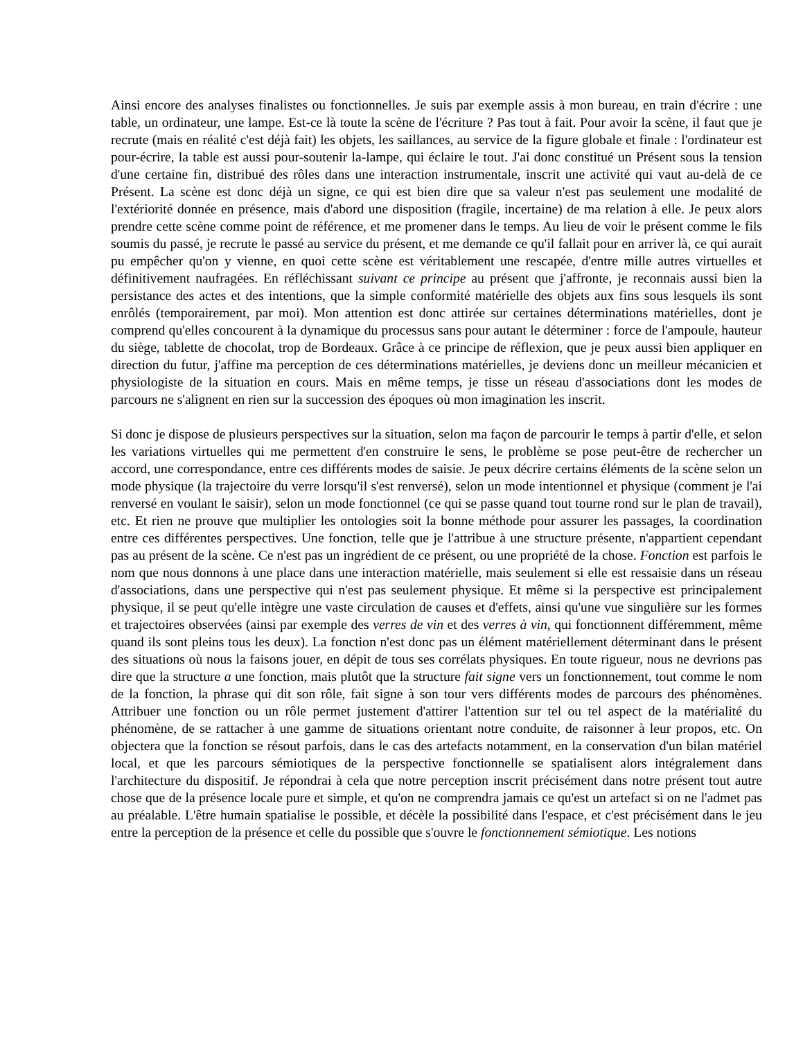Ainsi encore des analyses finalistes ou fonctionnelles. Je suis par exemple assis à mon bureau, en train d'écrire : une table, un ordinateur, une lampe. Est-ce là toute la scène de l'écriture ? Pas tout à fait. Pour avoir la scène, il faut que je recrute (mais en réalité c'est déjà fait) les objets, les saillances, au service de la figure globale et finale : l'ordinateur est pour-écrire, la table est aussi pour-soutenir la-lampe, qui éclaire le tout. J'ai donc constitué un Présent sous la tension d'une certaine fin, distribué des rôles dans une interaction instrumentale, inscrit une activité qui vaut au-delà de ce Présent. La scène est donc déjà un signe, ce qui est bien dire que sa valeur n'est pas seulement une modalité de l'extériorité donnée en présence, mais d'abord une disposition (fragile, incertaine) de ma relation à elle. Je peux alors prendre cette scène comme point de référence, et me promener dans le temps. Au lieu de voir le présent comme le fils soumis du passé, je recrute le passé au service du présent, et me demande ce qu'il fallait pour en arriver là, ce qui aurait pu empêcher qu'on y vienne, en quoi cette scène est véritablement une rescapée, d'entre mille autres virtuelles et définitivement naufragées. En réfléchissant suivant ce principe au présent que j'affronte, je reconnais aussi bien la persistance des actes et des intentions, que la simple conformité matérielle des objets aux fins sous lesquels ils sont enrôlés (temporairement, par moi). Mon attention est donc attirée sur certaines déterminations matérielles, dont je comprend qu'elles concourent à la dynamique du processus sans pour autant le déterminer : force de l'ampoule, hauteur du siège, tablette de chocolat, trop de Bordeaux. Grâce à ce principe de réflexion, que je peux aussi bien appliquer en direction du futur, j'affine ma perception de ces déterminations matérielles, je deviens donc un meilleur mécanicien et physiologiste de la situation en cours. Mais en même temps, je tisse un réseau d'associations dont les modes de parcours ne s'alignent en rien sur la succession des époques où mon imagination les inscrit.
Si donc je dispose de plusieurs perspectives sur la situation, selon ma façon de parcourir le temps à partir d'elle, et selon les variations virtuelles qui me permettent d'en construire le sens, le problème se pose peut-être de rechercher un accord, une correspondance, entre ces différents modes de saisie. Je peux décrire certains éléments de la scène selon un mode physique (la trajectoire du verre lorsqu'il s'est renversé), selon un mode intentionnel et physique (comment je l'ai renversé en voulant le saisir), selon un mode fonctionnel (ce qui se passe quand tout tourne rond sur le plan de travail), etc. Et rien ne prouve que multiplier les ontologies soit la bonne méthode pour assurer les passages, la coordination entre ces différentes perspectives. Une fonction, telle que je l'attribue à une structure présente, n'appartient cependant pas au présent de la scène. Ce n'est pas un ingrédient de ce présent, ou une propriété de la chose. Fonction est parfois le nom que nous donnons à une place dans une interaction matérielle, mais seulement si elle est ressaisie dans un réseau d'associations, dans une perspective qui n'est pas seulement physique. Et même si la perspective est principalement physique, il se peut qu'elle intègre une vaste circulation de causes et d'effets, ainsi qu'une vue singulière sur les formes et trajectoires observées (ainsi par exemple des verres de vin et des verres à vin, qui fonctionnent différemment, même quand ils sont pleins tous les deux). La fonction n'est donc pas un élément matériellement déterminant dans le présent des situations où nous la faisons jouer, en dépit de tous ses corrélats physiques. En toute rigueur, nous ne devrions pas dire que la structure a une fonction, mais plutôt que la structure fait signe vers un fonctionnement, tout comme le nom de la fonction, la phrase qui dit son rôle, fait signe à son tour vers différents modes de parcours des phénomènes. Attribuer une fonction ou un rôle permet justement d'attirer l'attention sur tel ou tel aspect de la matérialité du phénomène, de se rattacher à une gamme de situations orientant notre conduite, de raisonner à leur propos, etc. On objectera que la fonction se résout parfois, dans le cas des artefacts notamment, en la conservation d'un bilan matériel local, et que les parcours sémiotiques de la perspective fonctionnelle se spatialisent alors intégralement dans l'architecture du dispositif. Je répondrai à cela que notre perception inscrit précisément dans notre présent tout autre chose que de la présence locale pure et simple, et qu'on ne comprendra jamais ce qu'est un artefact si on ne l'admet pas au préalable. L'être humain spatialise le possible, et décèle la possibilité dans l'espace, et c'est précisément dans le jeu entre la perception de la présence et celle du possible que s'ouvre le fonctionnement sémiotique. Les notions